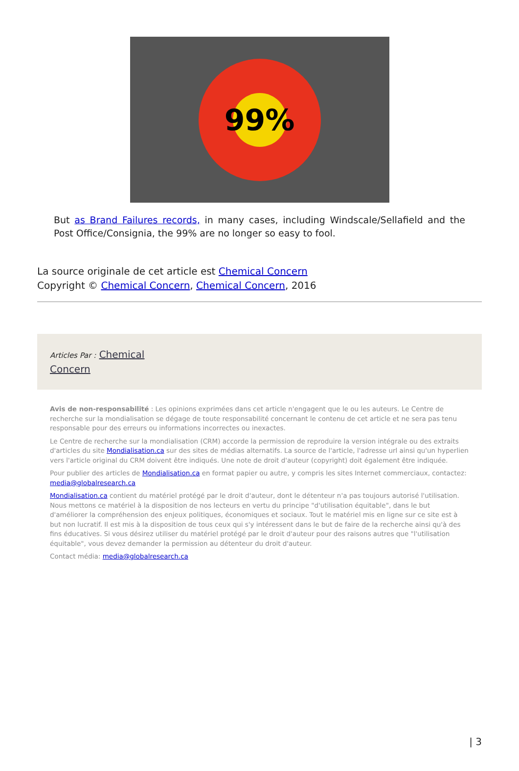99%
But as Brand Failures records, in many cases, including Windscale/Sellafield and the Post Office/Consignia, the 99% are no longer so easy to fool.
La source originale de cet article est Chemical Concern
Copyright © Chemical Concern, Chemical Concern, 2016
Articles Par : Chemical
Concern
Avis de non-responsabilité : Les opinions exprimées dans cet article n'engagent que le ou les auteurs. Le Centre de recherche sur la mondialisation se dégage de toute responsabilité concernant le contenu de cet article et ne sera pas tenu responsable pour des erreurs ou informations incorrectes ou inexactes.
Le Centre de recherche sur la mondialisation (CRM) accorde la permission de reproduire la version intégrale ou des extraits d'articles du site Mondialisation.ca sur des sites de médias alternatifs. La source de l'article, l'adresse url ainsi qu'un hyperlien vers l'article original du CRM doivent être indiqués. Une note de droit d'auteur (copyright) doit également être indiquée.
Pour publier des articles de Mondialisation.ca en format papier ou autre, y compris les sites Internet commerciaux, contactez: media@globalresearch.ca
Mondialisation.ca contient du matériel protégé par le droit d'auteur, dont le détenteur n'a pas toujours autorisé l'utilisation. Nous mettons ce matériel à la disposition de nos lecteurs en vertu du principe "d'utilisation équitable", dans le but d'améliorer la compréhension des enjeux politiques, économiques et sociaux. Tout le matériel mis en ligne sur ce site est à but non lucratif. Il est mis à la disposition de tous ceux qui s'y intéressent dans le but de faire de la recherche ainsi qu'à des fins éducatives. Si vous désirez utiliser du matériel protégé par le droit d'auteur pour des raisons autres que "l'utilisation équitable", vous devez demander la permission au détenteur du droit d'auteur.
Contact média: media@globalresearch.ca
| 3